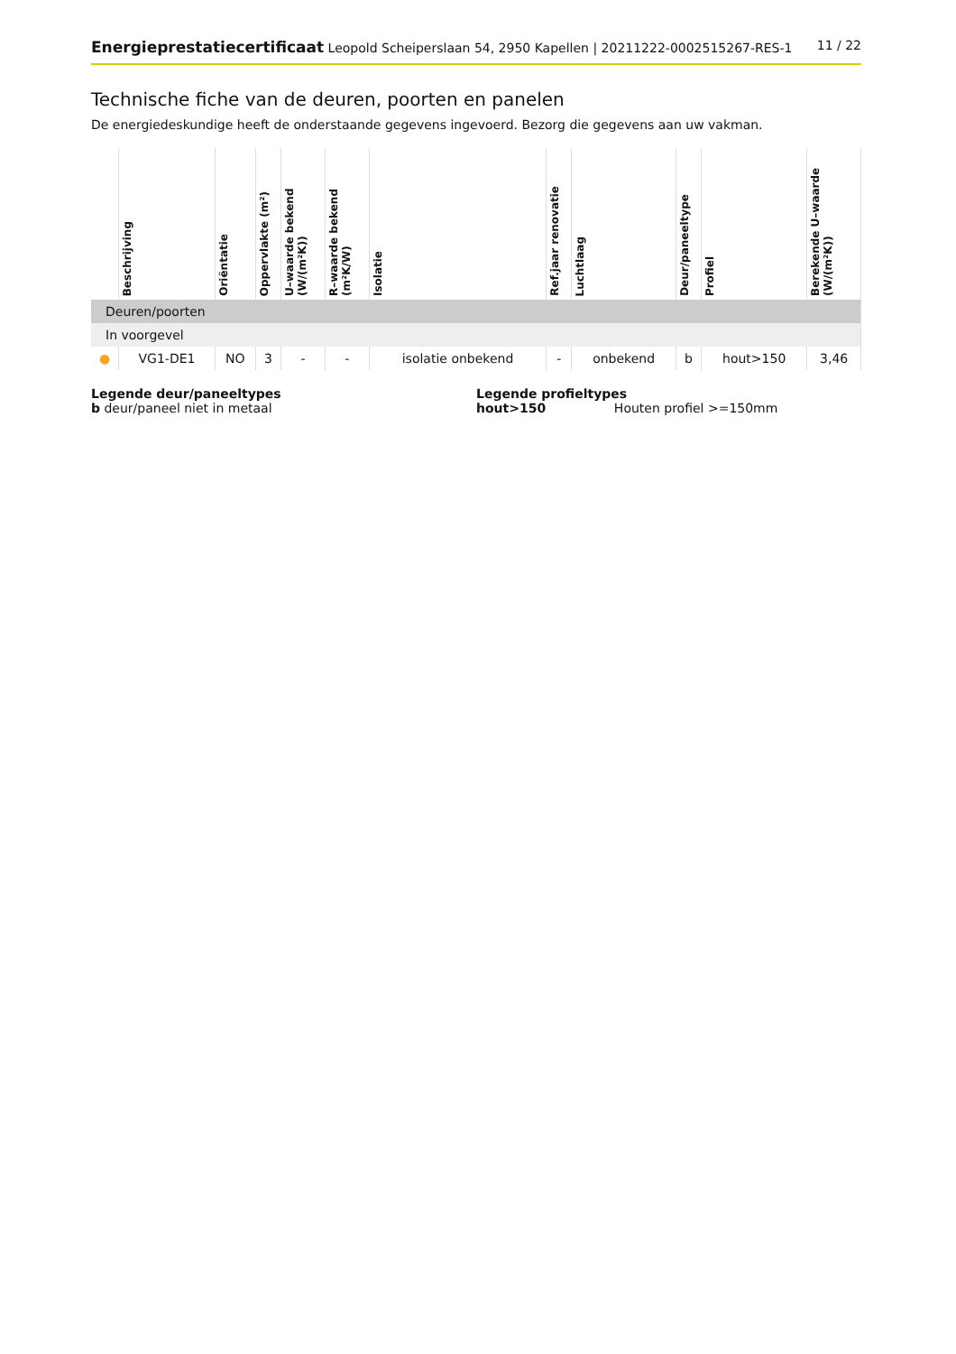Energieprestatiecertificaat Leopold Scheiperslaan 54, 2950 Kapellen | 20211222-0002515267-RES-1 11 / 22
Technische fiche van de deuren, poorten en panelen
De energiedeskundige heeft de onderstaande gegevens ingevoerd. Bezorg die gegevens aan uw vakman.
| | Beschrijving | Oriëntatie | Oppervlakte (m²) | U–waarde bekend (W/(m²K)) | R–waarde bekend (m²K/W) | Isolatie | Ref.jaar renovatie | Luchtlaag | Deur/paneeltype | Profiel | Berekende U–waarde (W/(m²K)) |
| --- | --- | --- | --- | --- | --- | --- | --- | --- | --- | --- | --- |
| Deuren/poorten | | | | | | | | | | | |
| In voorgevel | | | | | | | | | | | |
| ● | VG1-DE1 | NO | 3 | - | - | isolatie onbekend | - | onbekend | b | hout>150 | 3,46 |
Legende deur/paneeltypes
b deur/paneel niet in metaal
Legende profieltypes
hout>150 Houten profiel >=150mm